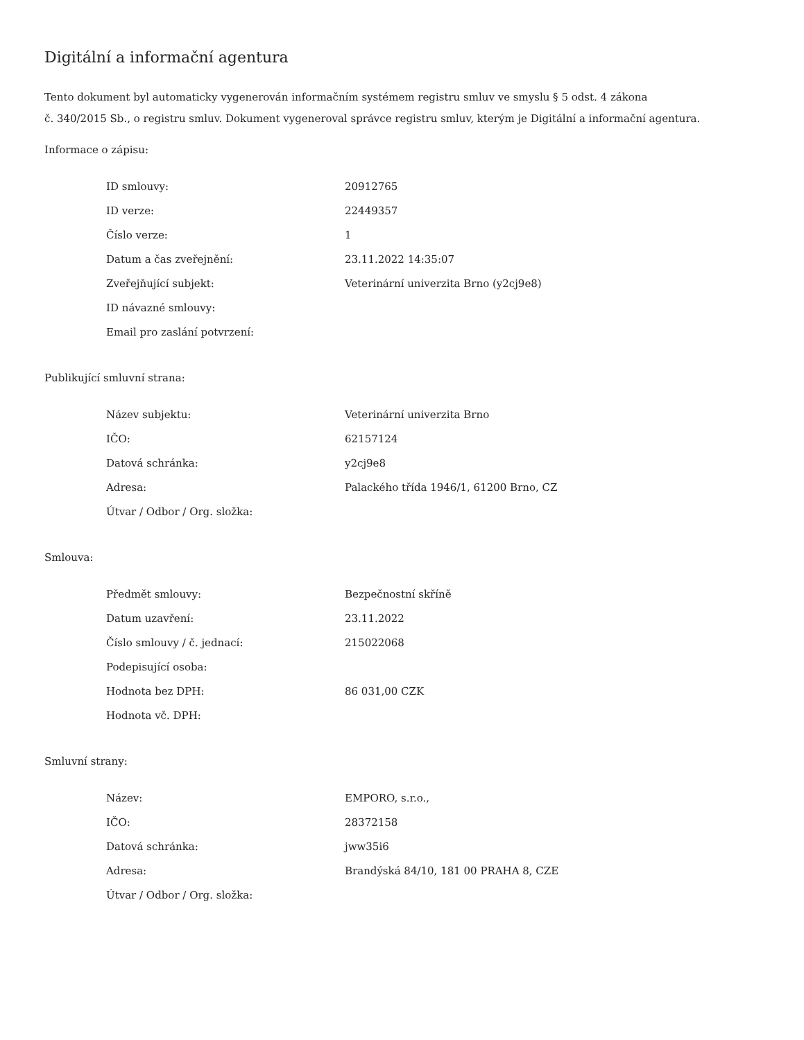Digitální a informační agentura
Tento dokument byl automaticky vygenerován informačním systémem registru smluv ve smyslu § 5 odst. 4 zákona
č. 340/2015 Sb., o registru smluv. Dokument vygeneroval správce registru smluv, kterým je Digitální a informační agentura.
Informace o zápisu:
| ID smlouvy: | 20912765 |
| ID verze: | 22449357 |
| Číslo verze: | 1 |
| Datum a čas zveřejnění: | 23.11.2022 14:35:07 |
| Zveřejňující subjekt: | Veterinární univerzita Brno (y2cj9e8) |
| ID návazné smlouvy: | |
| Email pro zaslání potvrzení: | |
Publikující smluvní strana:
| Název subjektu: | Veterinární univerzita Brno |
| IČO: | 62157124 |
| Datová schránka: | y2cj9e8 |
| Adresa: | Palackého třída 1946/1, 61200 Brno, CZ |
| Útvar / Odbor / Org. složka: | |
Smlouva:
| Předmět smlouvy: | Bezpečnostní skříně |
| Datum uzavření: | 23.11.2022 |
| Číslo smlouvy / č. jednací: | 215022068 |
| Podepisující osoba: | |
| Hodnota bez DPH: | 86 031,00 CZK |
| Hodnota vč. DPH: | |
Smluvní strany:
| Název: | EMPORO, s.r.o., |
| IČO: | 28372158 |
| Datová schránka: | jww35i6 |
| Adresa: | Brandýská 84/10, 181 00 PRAHA 8, CZE |
| Útvar / Odbor / Org. složka: | |